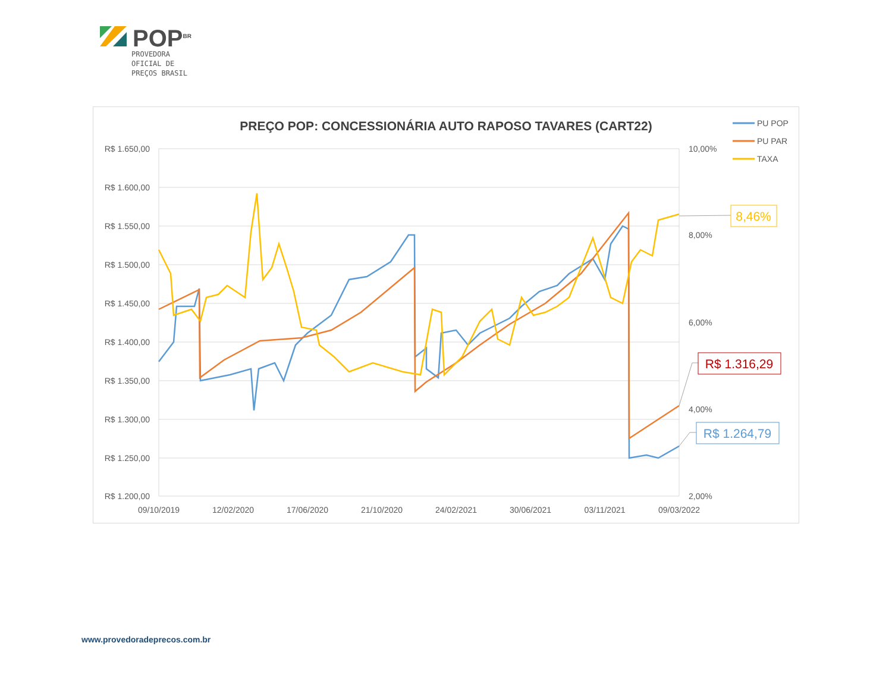POP<sup>BR</sup>
PROVEDORA
OFICIAL DE
PREÇOS BRASIL
PREÇO POP: CONCESSIONÁRIA AUTO RAPOSO TAVARES (CART22)
R$ 1.650,00
R$ 1.600,00
R$ 1.550,00
R$ 1.500,00
R$ 1.450,00
R$ 1.400,00
R$ 1.350,00
R$ 1.300,00
R$ 1.250,00
R$ 1.200,00
10,00%
8,00%
6,00%
4,00%
2,00%
09/10/2019
12/02/2020
17/06/2020
21/10/2020
24/02/2021
30/06/2021
03/11/2021
09/03/2022
PU POP
PU PAR
TAXA
8,46%
R$ 1.316,29
R$ 1.264,79
www.provedoradeprecos.com.br